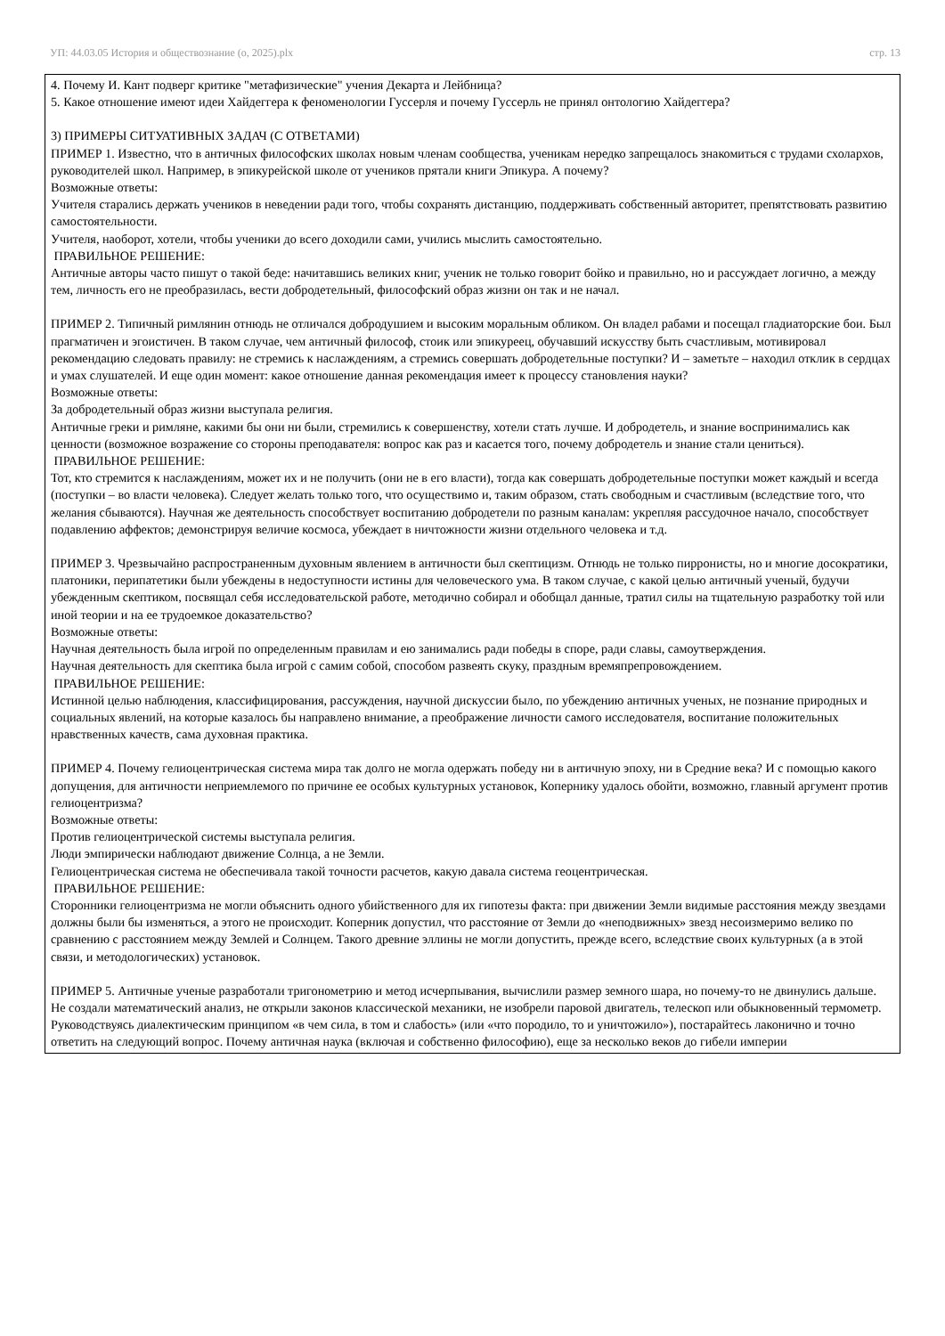УП: 44.03.05 История и обществознание (о, 2025).plx стр. 13
4. Почему И. Кант подверг критике "метафизические" учения Декарта и Лейбница?
5. Какое отношение имеют идеи Хайдеггера к феноменологии Гуссерля и почему Гуссерль не принял онтологию Хайдеггера?
3) ПРИМЕРЫ СИТУАТИВНЫХ ЗАДАЧ (С ОТВЕТАМИ)
ПРИМЕР 1. Известно, что в античных философских школах новым членам сообщества, ученикам нередко запрещалось знакомиться с трудами схолархов, руководителей школ. Например, в эпикурейской школе от учеников прятали книги Эпикура. А почему?
Возможные ответы:
Учителя старались держать учеников в неведении ради того, чтобы сохранять дистанцию, поддерживать собственный авторитет, препятствовать развитию самостоятельности.
Учителя, наоборот, хотели, чтобы ученики до всего доходили сами, учились мыслить самостоятельно.
ПРАВИЛЬНОЕ РЕШЕНИЕ:
Античные авторы часто пишут о такой беде: начитавшись великих книг, ученик не только говорит бойко и правильно, но и рассуждает логично, а между тем, личность его не преобразилась, вести добродетельный, философский образ жизни он так и не начал.
ПРИМЕР 2. Типичный римлянин отнюдь не отличался добродушием и высоким моральным обликом. Он владел рабами и посещал гладиаторские бои. Был прагматичен и эгоистичен. В таком случае, чем античный философ, стоик или эпикуреец, обучавший искусству быть счастливым, мотивировал рекомендацию следовать правилу: не стремись к наслаждениям, а стремись совершать добродетельные поступки? И – заметьте – находил отклик в сердцах и умах слушателей. И еще один момент: какое отношение данная рекомендация имеет к процессу становления науки?
Возможные ответы:
За добродетельный образ жизни выступала религия.
Античные греки и римляне, какими бы они ни были, стремились к совершенству, хотели стать лучше. И добродетель, и знание воспринимались как ценности (возможное возражение со стороны преподавателя: вопрос как раз и касается того, почему добродетель и знание стали цениться).
ПРАВИЛЬНОЕ РЕШЕНИЕ:
Тот, кто стремится к наслаждениям, может их и не получить (они не в его власти), тогда как совершать добродетельные поступки может каждый и всегда (поступки – во власти человека). Следует желать только того, что осуществимо и, таким образом, стать свободным и счастливым (вследствие того, что желания сбываются). Научная же деятельность способствует воспитанию добродетели по разным каналам: укрепляя рассудочное начало, способствует подавлению аффектов; демонстрируя величие космоса, убеждает в ничтожности жизни отдельного человека и т.д.
ПРИМЕР 3. Чрезвычайно распространенным духовным явлением в античности был скептицизм. Отнюдь не только пирронисты, но и многие досократики, платоники, перипатетики были убеждены в недоступности истины для человеческого ума. В таком случае, с какой целью античный ученый, будучи убежденным скептиком, посвящал себя исследовательской работе, методично собирал и обобщал данные, тратил силы на тщательную разработку той или иной теории и на ее трудоемкое доказательство?
Возможные ответы:
Научная деятельность была игрой по определенным правилам и ею занимались ради победы в споре, ради славы, самоутверждения.
Научная деятельность для скептика была игрой с самим собой, способом развеять скуку, праздным времяпрепровождением.
ПРАВИЛЬНОЕ РЕШЕНИЕ:
Истинной целью наблюдения, классифицирования, рассуждения, научной дискуссии было, по убеждению античных ученых, не познание природных и социальных явлений, на которые казалось бы направлено внимание, а преображение личности самого исследователя, воспитание положительных нравственных качеств, сама духовная практика.
ПРИМЕР 4. Почему гелиоцентрическая система мира так долго не могла одержать победу ни в античную эпоху, ни в Средние века? И с помощью какого допущения, для античности неприемлемого по причине ее особых культурных установок, Копернику удалось обойти, возможно, главный аргумент против гелиоцентризма?
Возможные ответы:
Против гелиоцентрической системы выступала религия.
Люди эмпирически наблюдают движение Солнца, а не Земли.
Гелиоцентрическая система не обеспечивала такой точности расчетов, какую давала система геоцентрическая.
ПРАВИЛЬНОЕ РЕШЕНИЕ:
Сторонники гелиоцентризма не могли объяснить одного убийственного для их гипотезы факта: при движении Земли видимые расстояния между звездами должны были бы изменяться, а этого не происходит. Коперник допустил, что расстояние от Земли до «неподвижных» звезд несоизмеримо велико по сравнению с расстоянием между Землей и Солнцем. Такого древние эллины не могли допустить, прежде всего, вследствие своих культурных (а в этой связи, и методологических) установок.
ПРИМЕР 5. Античные ученые разработали тригонометрию и метод исчерпывания, вычислили размер земного шара, но почему-то не двинулись дальше. Не создали математический анализ, не открыли законов классической механики, не изобрели паровой двигатель, телескоп или обыкновенный термометр. Руководствуясь диалектическим принципом «в чем сила, в том и слабость» (или «что породило, то и уничтожило»), постарайтесь лаконично и точно ответить на следующий вопрос. Почему античная наука (включая и собственно философию), еще за несколько веков до гибели империи